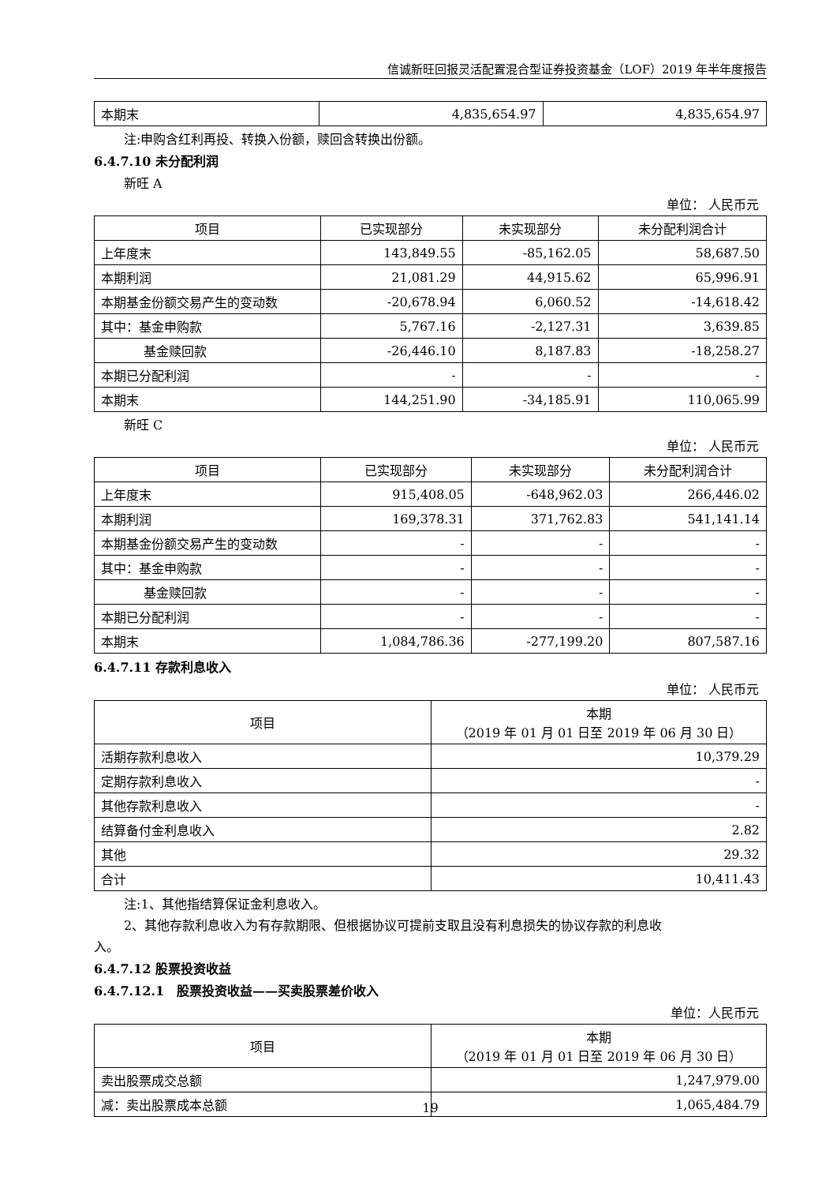信诚新旺回报灵活配置混合型证券投资基金（LOF）2019 年半年度报告
| 本期末 | 4,835,654.97 | 4,835,654.97 |
注:申购含红利再投、转换入份额，赎回含转换出份额。
6.4.7.10 未分配利润
新旺 A
单位： 人民币元
| 项目 | 已实现部分 | 未实现部分 | 未分配利润合计 |
| --- | --- | --- | --- |
| 上年度末 | 143,849.55 | -85,162.05 | 58,687.50 |
| 本期利润 | 21,081.29 | 44,915.62 | 65,996.91 |
| 本期基金份额交易产生的变动数 | -20,678.94 | 6,060.52 | -14,618.42 |
| 其中：基金申购款 | 5,767.16 | -2,127.31 | 3,639.85 |
| 基金赎回款 | -26,446.10 | 8,187.83 | -18,258.27 |
| 本期已分配利润 | - | - | - |
| 本期末 | 144,251.90 | -34,185.91 | 110,065.99 |
新旺 C
单位： 人民币元
| 项目 | 已实现部分 | 未实现部分 | 未分配利润合计 |
| --- | --- | --- | --- |
| 上年度末 | 915,408.05 | -648,962.03 | 266,446.02 |
| 本期利润 | 169,378.31 | 371,762.83 | 541,141.14 |
| 本期基金份额交易产生的变动数 | - | - | - |
| 其中：基金申购款 | - | - | - |
| 基金赎回款 | - | - | - |
| 本期已分配利润 | - | - | - |
| 本期末 | 1,084,786.36 | -277,199.20 | 807,587.16 |
6.4.7.11 存款利息收入
单位： 人民币元
| 项目 | 本期 （2019 年 01 月 01 日至 2019 年 06 月 30 日） |
| --- | --- |
| 活期存款利息收入 | 10,379.29 |
| 定期存款利息收入 | - |
| 其他存款利息收入 | - |
| 结算备付金利息收入 | 2.82 |
| 其他 | 29.32 |
| 合计 | 10,411.43 |
注:1、其他指结算保证金利息收入。
2、其他存款利息收入为有存款期限、但根据协议可提前支取且没有利息损失的协议存款的利息收
入。
6.4.7.12 股票投资收益
6.4.7.12.1　股票投资收益——买卖股票差价收入
单位：人民币元
| 项目 | 本期 （2019 年 01 月 01 日至 2019 年 06 月 30 日） |
| --- | --- |
| 卖出股票成交总额 | 1,247,979.00 |
| 减：卖出股票成本总额 | 1,065,484.79 |
19